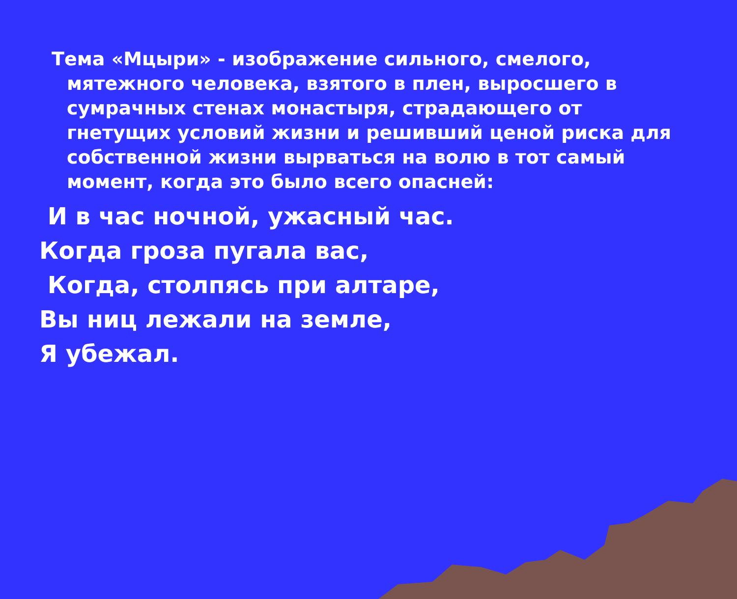Тема «Мцыри» - изображение сильного, смелого, мятежного человека, взятого в плен, выросшего в сумрачных стенах монастыря, страдающего от гнетущих условий жизни и решивший ценой риска для собственной жизни вырваться на волю в тот самый момент, когда это было всего опасней:
И в час ночной, ужасный час.
Когда гроза пугала вас,
Когда, столпясь при алтаре,
Вы ниц лежали на земле,
Я убежал.